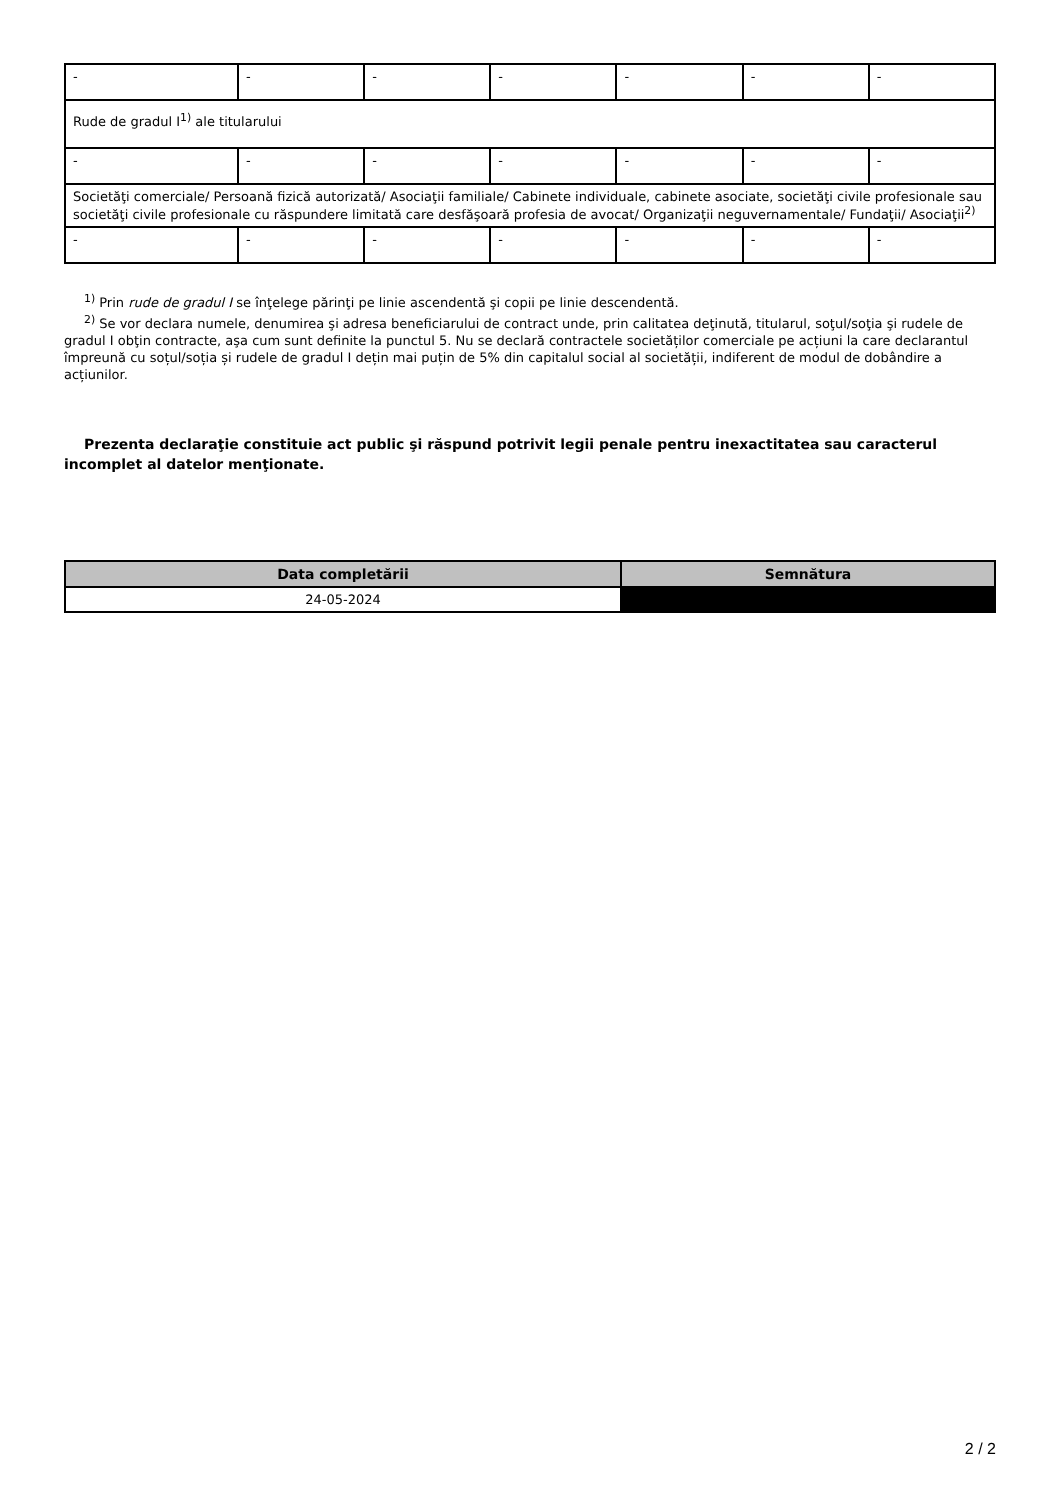| - | - | - | - | - | - | - |
| Rude de gradul I<sup>1)</sup> ale titularului | | | | | | |
| - | - | - | - | - | - | - |
| Societăţi comerciale/ Persoană fizică autorizată/ Asociaţii familiale/ Cabinete individuale, cabinete asociate, societăţi civile profesionale sau societăţi civile profesionale cu răspundere limitată care desfăşoară profesia de avocat/ Organizaţii neguvernamentale/ Fundaţii/ Asociaţii<sup>2)</sup> | | | | | | |
| - | - | - | - | - | - | - |
<sup>1)</sup> Prin rude de gradul I se înţelege părinţi pe linie ascendentă şi copii pe linie descendentă.
<sup>2)</sup> Se vor declara numele, denumirea şi adresa beneficiarului de contract unde, prin calitatea deţinută, titularul, soţul/soţia şi rudele de gradul I obţin contracte, aşa cum sunt definite la punctul 5. Nu se declară contractele societăților comerciale pe acțiuni la care declarantul împreună cu soțul/soția și rudele de gradul I dețin mai puțin de 5% din capitalul social al societății, indiferent de modul de dobândire a acțiunilor.
Prezenta declaraţie constituie act public şi răspund potrivit legii penale pentru inexactitatea sau caracterul incomplet al datelor menţionate.
| Data completării | Semnătura |
| --- | --- |
| 24-05-2024 | |
2 / 2